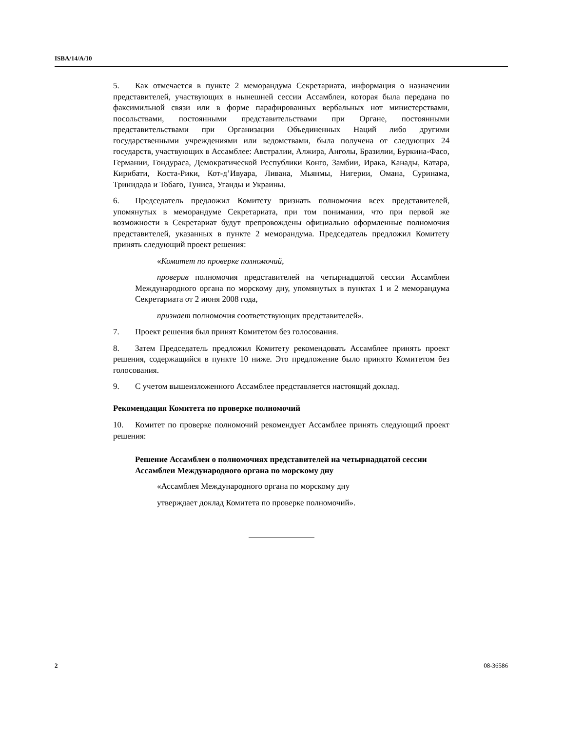ISBA/14/A/10
5. Как отмечается в пункте 2 меморандума Секретариата, информация о назначении представителей, участвующих в нынешней сессии Ассамблеи, которая была передана по факсимильной связи или в форме парафированных вербальных нот министерствами, посольствами, постоянными представительствами при Органе, постоянными представительствами при Организации Объединенных Наций либо другими государственными учреждениями или ведомствами, была получена от следующих 24 государств, участвующих в Ассамблее: Австралии, Алжира, Анголы, Бразилии, Буркина-Фасо, Германии, Гондураса, Демократической Республики Конго, Замбии, Ирака, Канады, Катара, Кирибати, Коста-Рики, Кот-д’Ивуара, Ливана, Мьянмы, Нигерии, Омана, Суринама, Тринидада и Тобаго, Туниса, Уганды и Украины.
6. Председатель предложил Комитету признать полномочия всех представителей, упомянутых в меморандуме Секретариата, при том понимании, что при первой же возможности в Секретариат будут препровождены официально оформленные полномочия представителей, указанных в пункте 2 меморандума. Председатель предложил Комитету принять следующий проект решения:
«Комитет по проверке полномочий,
проверив полномочия представителей на четырнадцатой сессии Ассамблеи Международного органа по морскому дну, упомянутых в пунктах 1 и 2 меморандума Секретариата от 2 июня 2008 года,
признает полномочия соответствующих представителей».
7. Проект решения был принят Комитетом без голосования.
8. Затем Председатель предложил Комитету рекомендовать Ассамблее принять проект решения, содержащийся в пункте 10 ниже. Это предложение было принято Комитетом без голосования.
9. С учетом вышеизложенного Ассамблее представляется настоящий доклад.
Рекомендация Комитета по проверке полномочий
10. Комитет по проверке полномочий рекомендует Ассамблее принять следующий проект решения:
Решение Ассамблеи о полномочиях представителей на четырнадцатой сессии Ассамблеи Международного органа по морскому дну
«Ассамблея Международного органа по морскому дну
утверждает доклад Комитета по проверке полномочий».
2 08-36586